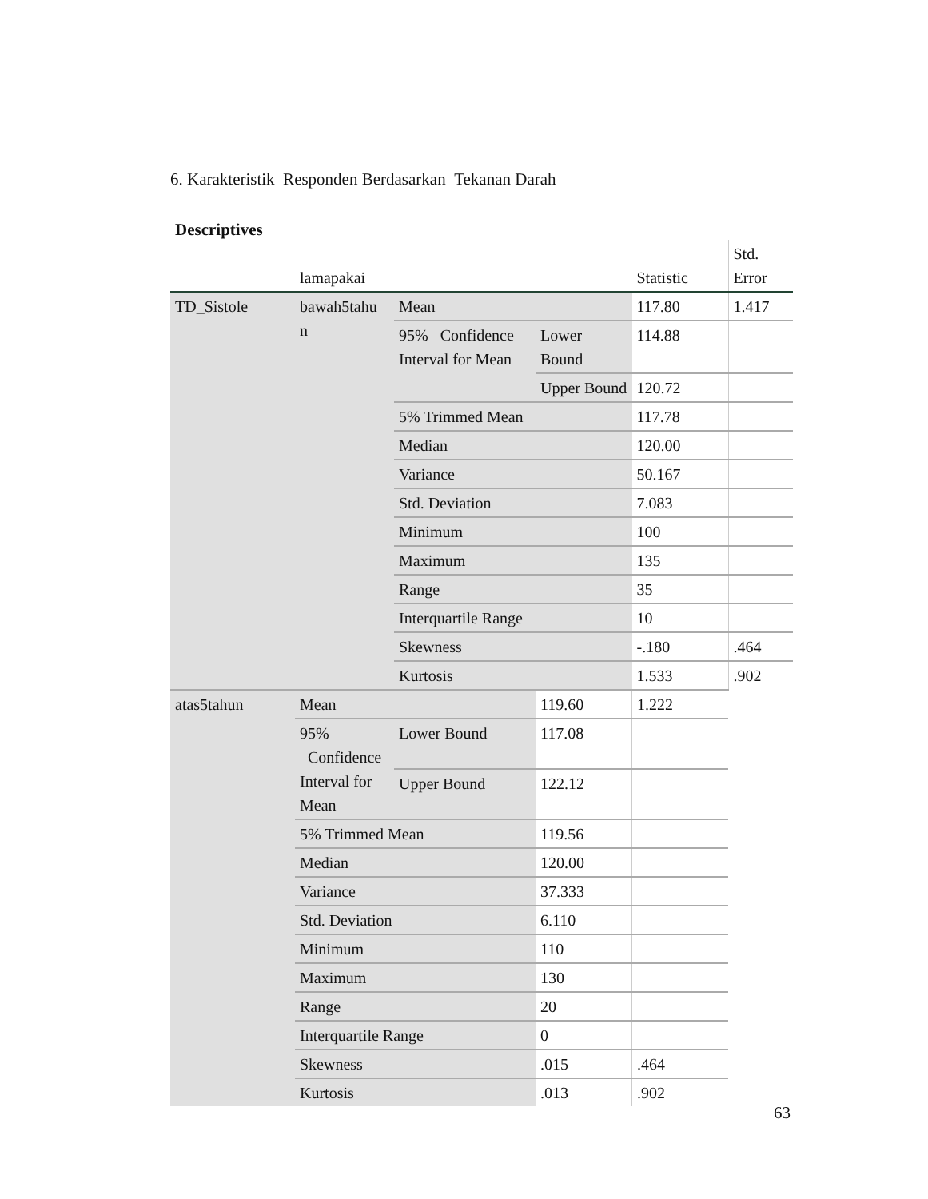6. Karakteristik Responden Berdasarkan Tekanan Darah
Descriptives
| | lamapakai | | | Statistic | Std. Error | |
| --- | --- | --- | --- | --- | --- | --- |
| TD_Sistole | bawah5tahu n | Mean | | 117.80 | 1.417 | |
| | | 95% Confidence Interval for Mean | Lower Bound | 114.88 | | |
| | | | Upper Bound | 120.72 | | |
| | | 5% Trimmed Mean | | 117.78 | | |
| | | Median | | 120.00 | | |
| | | Variance | | 50.167 | | |
| | | Std. Deviation | | 7.083 | | |
| | | Minimum | | 100 | | |
| | | Maximum | | 135 | | |
| | | Range | | 35 | | |
| | | Interquartile Range | | 10 | | |
| | | Skewness | | -.180 | .464 | |
| | | Kurtosis | | 1.533 | .902 | |
| | | atas5tahun | Mean | | 119.60 | 1.222 |
| | | | 95% Confidence Interval for Mean | Lower Bound | 117.08 | |
| | Upper Bound | | | 122.12 | | |
| | 5% Trimmed Mean | | 119.56 | | | |
| | Median | | 120.00 | | | |
| | Variance | | 37.333 | | | |
| | Std. Deviation | | 6.110 | | | |
| | Minimum | | 110 | | | |
| | Maximum | | 130 | | | |
| | Range | | 20 | | | |
| | Interquartile Range | | 0 | | | |
| | Skewness | | .015 | .464 | | |
| | Kurtosis | | .013 | .902 | | |
63